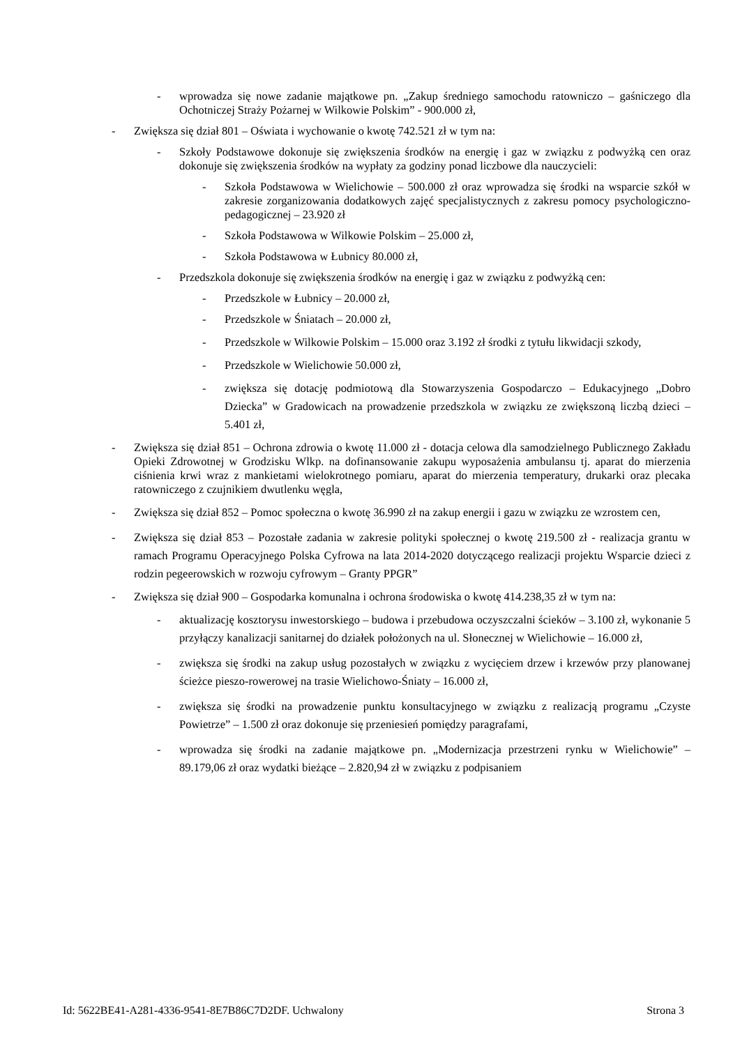- wprowadza się nowe zadanie majątkowe pn. „Zakup średniego samochodu ratowniczo – gaśniczego dla Ochotniczej Straży Pożarnej w Wilkowie Polskim” - 900.000 zł,
- Zwiększa się dział 801 – Oświata i wychowanie o kwotę 742.521 zł w tym na:
- Szkoły Podstawowe dokonuje się zwiększenia środków na energię i gaz w związku z podwyżką cen oraz dokonuje się zwiększenia środków na wypłaty za godziny ponad liczbowe dla nauczycieli:
- Szkoła Podstawowa w Wielichowie – 500.000 zł oraz wprowadza się środki na wsparcie szkół w zakresie zorganizowania dodatkowych zajęć specjalistycznych z zakresu pomocy psychologiczno-pedagogicznej – 23.920 zł
- Szkoła Podstawowa w Wilkowie Polskim – 25.000 zł,
- Szkoła Podstawowa w Łubnicy 80.000 zł,
- Przedszkola dokonuje się zwiększenia środków na energię i gaz w związku z podwyżką cen:
- Przedszkole w Łubnicy – 20.000 zł,
- Przedszkole w Śniatach – 20.000 zł,
- Przedszkole w Wilkowie Polskim – 15.000 oraz 3.192 zł środki z tytułu likwidacji szkody,
- Przedszkole w Wielichowie 50.000 zł,
- zwiększa się dotację podmiotową dla Stowarzyszenia Gospodarczo – Edukacyjnego „Dobro Dziecka” w Gradowicach na prowadzenie przedszkola w związku ze zwiększoną liczbą dzieci – 5.401 zł,
- Zwiększa się dział 851 – Ochrona zdrowia o kwotę 11.000 zł - dotacja celowa dla samodzielnego Publicznego Zakładu Opieki Zdrowotnej w Grodzisku Wlkp. na dofinansowanie zakupu wyposażenia ambulansu tj. aparat do mierzenia ciśnienia krwi wraz z mankietami wielokrotnego pomiaru, aparat do mierzenia temperatury, drukarki oraz plecaka ratowniczego z czujnikiem dwutlenku węgla,
- Zwiększa się dział 852 – Pomoc społeczna o kwotę 36.990 zł na zakup energii i gazu w związku ze wzrostem cen,
- Zwiększa się dział 853 – Pozostałe zadania w zakresie polityki społecznej o kwotę 219.500 zł - realizacja grantu w ramach Programu Operacyjnego Polska Cyfrowa na lata 2014-2020 dotyczącego realizacji projektu Wsparcie dzieci z rodzin pegeerowskich w rozwoju cyfrowym – Granty PPGR”
- Zwiększa się dział 900 – Gospodarka komunalna i ochrona środowiska o kwotę 414.238,35 zł w tym na:
- aktualizację kosztorysu inwestorskiego – budowa i przebudowa oczyszczalni ścieków – 3.100 zł, wykonanie 5 przyłączy kanalizacji sanitarnej do działek położonych na ul. Słonecznej w Wielichowie – 16.000 zł,
- zwiększa się środki na zakup usług pozostałych w związku z wycięciem drzew i krzewów przy planowanej ścieżce pieszo-rowerowej na trasie Wielichowo-Śniaty – 16.000 zł,
- zwiększa się środki na prowadzenie punktu konsultacyjnego w związku z realizacją programu „Czyste Powietrze” – 1.500 zł oraz dokonuje się przeniesień pomiędzy paragrafami,
- wprowadza się środki na zadanie majątkowe pn. „Modernizacja przestrzeni rynku w Wielichowie” – 89.179,06 zł oraz wydatki bieżące – 2.820,94 zł w związku z podpisaniem
Id: 5622BE41-A281-4336-9541-8E7B86C7D2DF. Uchwalony Strona 3